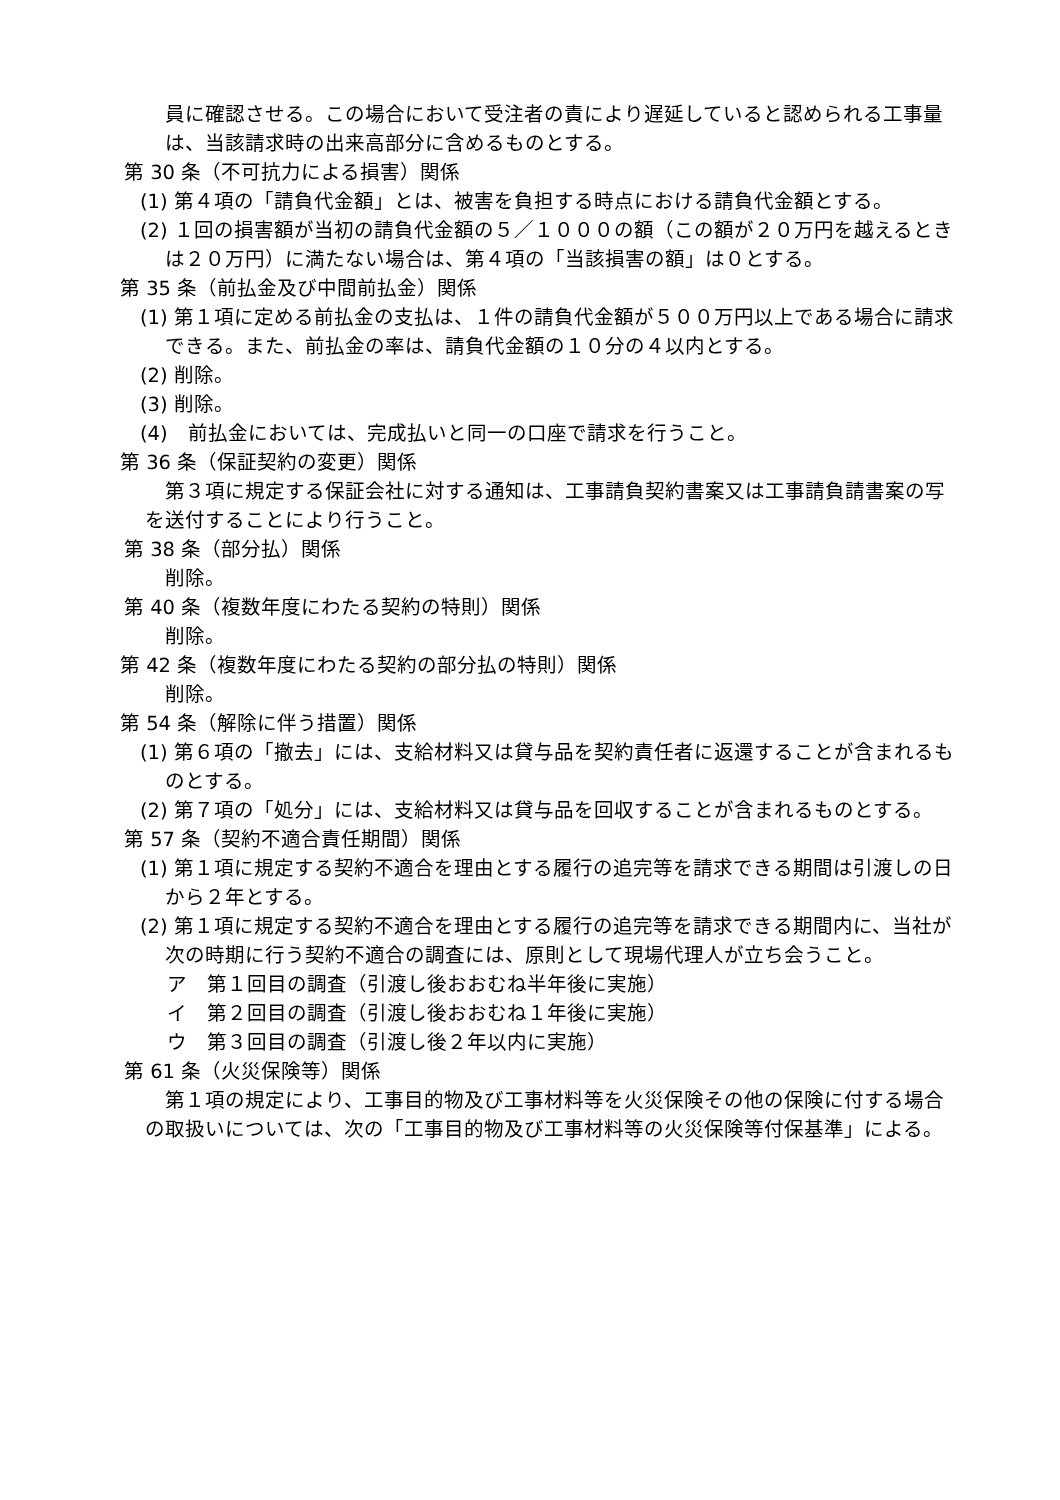員に確認させる。この場合において受注者の責により遅延していると認められる工事量は、当該請求時の出来高部分に含めるものとする。
第 30 条（不可抗力による損害）関係
(1) 第４項の「請負代金額」とは、被害を負担する時点における請負代金額とする。
(2) １回の損害額が当初の請負代金額の５／１０００の額（この額が２０万円を越えるときは２０万円）に満たない場合は、第４項の「当該損害の額」は０とする。
第 35 条（前払金及び中間前払金）関係
(1) 第１項に定める前払金の支払は、１件の請負代金額が５００万円以上である場合に請求できる。また、前払金の率は、請負代金額の１０分の４以内とする。
(2) 削除。
(3) 削除。
(4)　前払金においては、完成払いと同一の口座で請求を行うこと。
第 36 条（保証契約の変更）関係
第３項に規定する保証会社に対する通知は、工事請負契約書案又は工事請負請書案の写を送付することにより行うこと。
第 38 条（部分払）関係
削除。
第 40 条（複数年度にわたる契約の特則）関係
削除。
第 42 条（複数年度にわたる契約の部分払の特則）関係
削除。
第 54 条（解除に伴う措置）関係
(1) 第６項の「撤去」には、支給材料又は貸与品を契約責任者に返還することが含まれるものとする。
(2) 第７項の「処分」には、支給材料又は貸与品を回収することが含まれるものとする。
第 57 条（契約不適合責任期間）関係
(1) 第１項に規定する契約不適合を理由とする履行の追完等を請求できる期間は引渡しの日から２年とする。
(2) 第１項に規定する契約不適合を理由とする履行の追完等を請求できる期間内に、当社が次の時期に行う契約不適合の調査には、原則として現場代理人が立ち会うこと。
ア　第１回目の調査（引渡し後おおむね半年後に実施）
イ　第２回目の調査（引渡し後おおむね１年後に実施）
ウ　第３回目の調査（引渡し後２年以内に実施）
第 61 条（火災保険等）関係
第１項の規定により、工事目的物及び工事材料等を火災保険その他の保険に付する場合の取扱いについては、次の「工事目的物及び工事材料等の火災保険等付保基準」による。